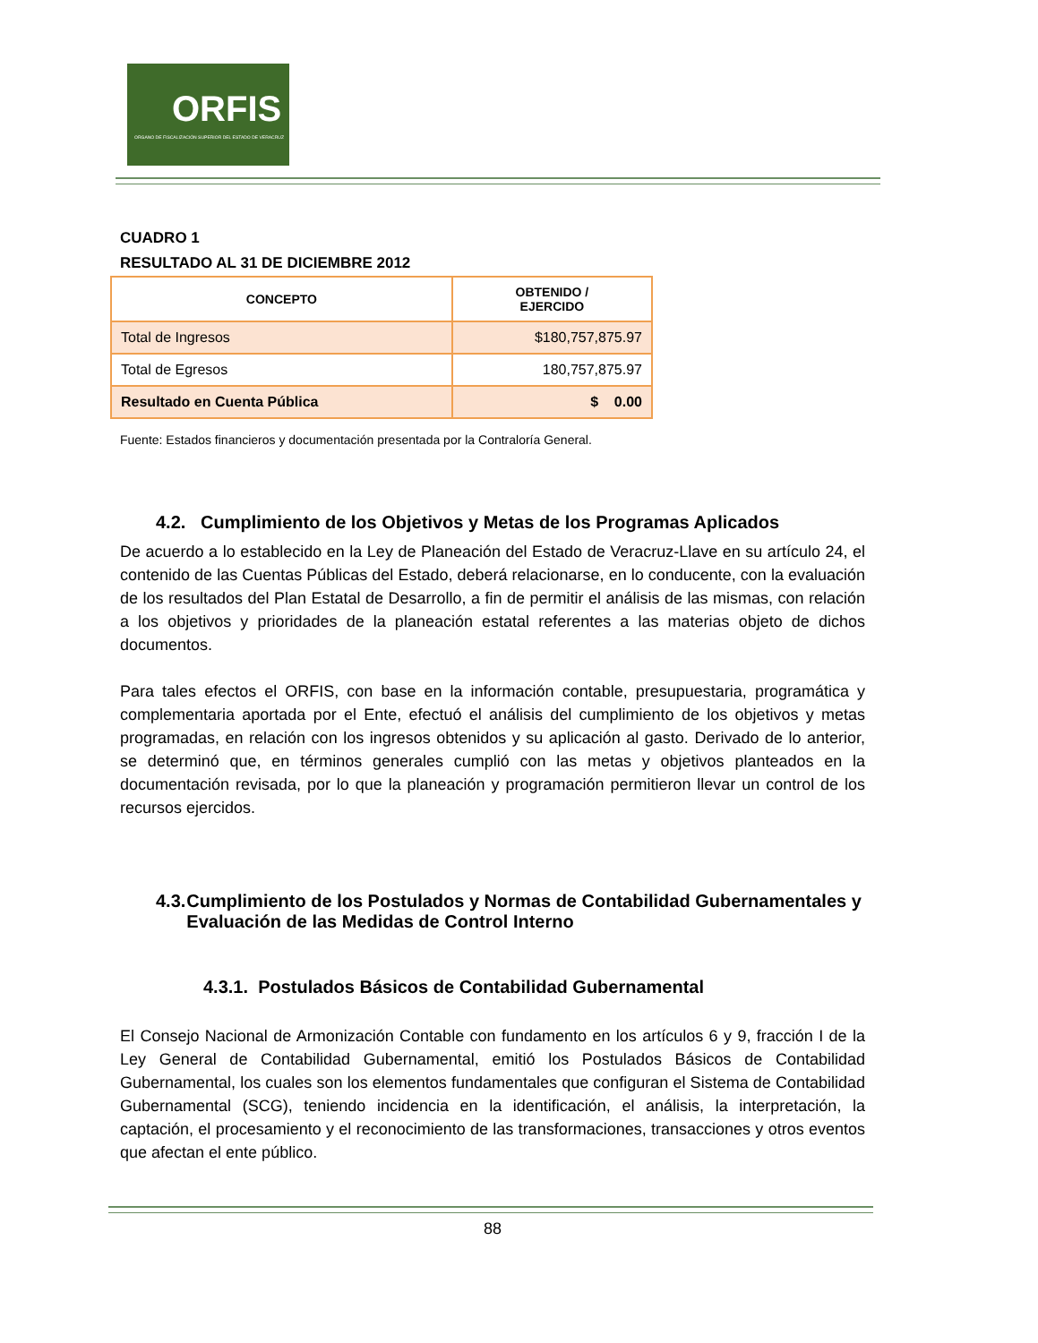ORFIS
ORGANO DE FISCALIZACIÓN SUPERIOR DEL ESTADO DE VERACRUZ
CUADRO 1
RESULTADO AL 31 DE DICIEMBRE 2012
| CONCEPTO | OBTENIDO / EJERCIDO |
| --- | --- |
| Total de Ingresos | $180,757,875.97 |
| Total de Egresos | 180,757,875.97 |
| Resultado en Cuenta Pública | $ 0.00 |
Fuente: Estados financieros y documentación presentada por la Contraloría General.
4.2. Cumplimiento de los Objetivos y Metas de los Programas Aplicados
De acuerdo a lo establecido en la Ley de Planeación del Estado de Veracruz-Llave en su artículo 24, el contenido de las Cuentas Públicas del Estado, deberá relacionarse, en lo conducente, con la evaluación de los resultados del Plan Estatal de Desarrollo, a fin de permitir el análisis de las mismas, con relación a los objetivos y prioridades de la planeación estatal referentes a las materias objeto de dichos documentos.
Para tales efectos el ORFIS, con base en la información contable, presupuestaria, programática y complementaria aportada por el Ente, efectuó el análisis del cumplimiento de los objetivos y metas programadas, en relación con los ingresos obtenidos y su aplicación al gasto. Derivado de lo anterior, se determinó que, en términos generales cumplió con las metas y objetivos planteados en la documentación revisada, por lo que la planeación y programación permitieron llevar un control de los recursos ejercidos.
4.3. Cumplimiento de los Postulados y Normas de Contabilidad Gubernamentales y Evaluación de las Medidas de Control Interno
4.3.1. Postulados Básicos de Contabilidad Gubernamental
El Consejo Nacional de Armonización Contable con fundamento en los artículos 6 y 9, fracción I de la Ley General de Contabilidad Gubernamental, emitió los Postulados Básicos de Contabilidad Gubernamental, los cuales son los elementos fundamentales que configuran el Sistema de Contabilidad Gubernamental (SCG), teniendo incidencia en la identificación, el análisis, la interpretación, la captación, el procesamiento y el reconocimiento de las transformaciones, transacciones y otros eventos que afectan el ente público.
88